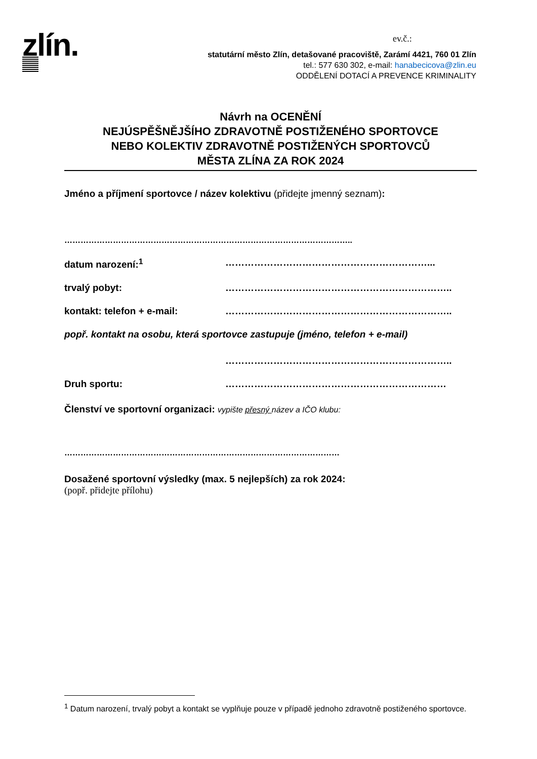zlín. ev.č.:
statutární město Zlín, detašované pracoviště, Zarámí 4421, 760 01 Zlín
tel.: 577 630 302, e-mail: hanabecicova@zlin.eu
ODDĚLENÍ DOTACÍ A PREVENCE KRIMINALITY
Návrh na OCENĚNÍ
NEJÚSPĚŠNĚJŠÍHO ZDRAVOTNĚ POSTIŽENÉHO SPORTOVCE
NEBO KOLEKTIV ZDRAVOTNĚ POSTIŽENÝCH SPORTOVCŮ
MĚSTA ZLÍNA ZA ROK 2024
Jméno a příjmení sportovce / název kolektivu (přidejte jmenný seznam):
……………………………………………………………………………………………..
datum narození:<sup>1</sup> ………………………………………………………...
trvalý pobyt: ……………………………………………………………..
kontakt: telefon + e-mail: ……………………………………………………………..
popř. kontakt na osobu, která sportovce zastupuje (jméno, telefon + e-mail)
……………………………………………………………..
Druh sportu: ……………………………………………………………
Členství ve sportovní organizaci: vypište přesný název a IČO klubu:
…………………………………………………………………………………………
Dosažené sportovní výsledky (max. 5 nejlepších) za rok 2024:
(popř. přidejte přílohu)
<sup>1</sup> Datum narození, trvalý pobyt a kontakt se vyplňuje pouze v případě jednoho zdravotně postiženého sportovce.